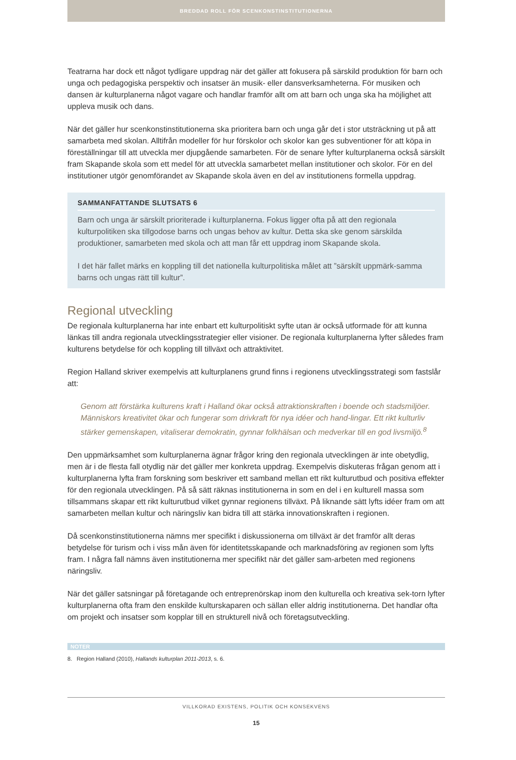BREDDAD ROLL FÖR SCENKONSTINSTITUTIONERNA
Teatrarna har dock ett något tydligare uppdrag när det gäller att fokusera på särskild produktion för barn och unga och pedagogiska perspektiv och insatser än musik- eller dansverksamheterna. För musiken och dansen är kulturplanerna något vagare och handlar framför allt om att barn och unga ska ha möjlighet att uppleva musik och dans.
När det gäller hur scenkonstinstitutionerna ska prioritera barn och unga går det i stor utsträckning ut på att samarbeta med skolan. Alltifrån modeller för hur förskolor och skolor kan ges subventioner för att köpa in föreställningar till att utveckla mer djupgående samarbeten. För de senare lyfter kulturplanerna också särskilt fram Skapande skola som ett medel för att utveckla samarbetet mellan institutioner och skolor. För en del institutioner utgör genomförandet av Skapande skola även en del av institutionens formella uppdrag.
SAMMANFATTANDE SLUTSATS 6
Barn och unga är särskilt prioriterade i kulturplanerna. Fokus ligger ofta på att den regionala kulturpolitiken ska tillgodose barns och ungas behov av kultur. Detta ska ske genom särskilda produktioner, samarbeten med skola och att man får ett uppdrag inom Skapande skola.
I det här fallet märks en koppling till det nationella kulturpolitiska målet att ”särskilt uppmärk-samma barns och ungas rätt till kultur”.
Regional utveckling
De regionala kulturplanerna har inte enbart ett kulturpolitiskt syfte utan är också utformade för att kunna länkas till andra regionala utvecklingsstrategier eller visioner. De regionala kulturplanerna lyfter således fram kulturens betydelse för och koppling till tillväxt och attraktivitet.
Region Halland skriver exempelvis att kulturplanens grund finns i regionens utvecklingsstrategi som fastslår att:
Genom att förstärka kulturens kraft i Halland ökar också attraktionskraften i boende och stadsmiljöer. Människors kreativitet ökar och fungerar som drivkraft för nya idéer och hand-lingar. Ett rikt kulturliv stärker gemenskapen, vitaliserar demokratin, gynnar folkhälsan och medverkar till en god livsmiljö.<sup>8</sup>
Den uppmärksamhet som kulturplanerna ägnar frågor kring den regionala utvecklingen är inte obetydlig, men är i de flesta fall otydlig när det gäller mer konkreta uppdrag. Exempelvis diskuteras frågan genom att i kulturplanerna lyfta fram forskning som beskriver ett samband mellan ett rikt kulturutbud och positiva effekter för den regionala utvecklingen. På så sätt räknas institutionerna in som en del i en kulturell massa som tillsammans skapar ett rikt kulturutbud vilket gynnar regionens tillväxt. På liknande sätt lyfts idéer fram om att samarbeten mellan kultur och näringsliv kan bidra till att stärka innovationskraften i regionen.
Då scenkonstinstitutionerna nämns mer specifikt i diskussionerna om tillväxt är det framför allt deras betydelse för turism och i viss mån även för identitetsskapande och marknadsföring av regionen som lyfts fram. I några fall nämns även institutionerna mer specifikt när det gäller sam-arbeten med regionens näringsliv.
När det gäller satsningar på företagande och entreprenörskap inom den kulturella och kreativa sek-torn lyfter kulturplanerna ofta fram den enskilde kulturskaparen och sällan eller aldrig institutionerna. Det handlar ofta om projekt och insatser som kopplar till en strukturell nivå och företagsutveckling.
NOTER
8. Region Halland (2010), Hallands kulturplan 2011-2013, s. 6.
VILLKORAD EXISTENS, POLITIK OCH KONSEKVENS
15